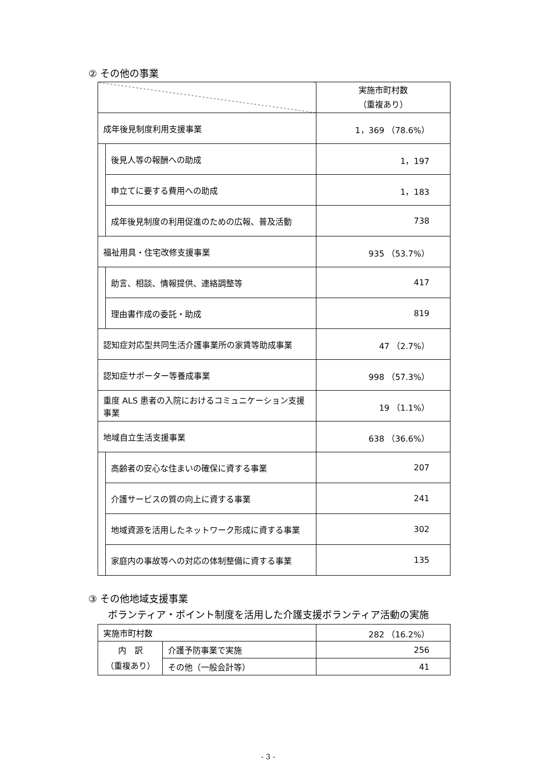② その他の事業
| | | 実施市町村数 （重複あり） |
| 成年後見制度利用支援事業 | | 1，369 （78.6%） |
| | 後見人等の報酬への助成 | 1，197 |
| | 申立てに要する費用への助成 | 1，183 |
| | 成年後見制度の利用促進のための広報、普及活動 | 738 |
| 福祉用具・住宅改修支援事業 | | 935 （53.7%） |
| | 助言、相談、情報提供、連絡調整等 | 417 |
| | 理由書作成の委託・助成 | 819 |
| 認知症対応型共同生活介護事業所の家賃等助成事業 | | 47 （2.7%） |
| 認知症サポーター等養成事業 | | 998 （57.3%） |
| 重度 ALS 患者の入院におけるコミュニケーション支援事業 | | 19 （1.1%） |
| 地域自立生活支援事業 | | 638 （36.6%） |
| | 高齢者の安心な住まいの確保に資する事業 | 207 |
| | 介護サービスの質の向上に資する事業 | 241 |
| | 地域資源を活用したネットワーク形成に資する事業 | 302 |
| | 家庭内の事故等への対応の体制整備に資する事業 | 135 |
③ その他地域支援事業
　　ボランティア・ポイント制度を活用した介護支援ボランティア活動の実施
| 実施市町村数 | | 282 （16.2%） |
| 内 訳 （重複あり） | 介護予防事業で実施 | 256 |
| | その他（一般会計等） | 41 |
- 3 -